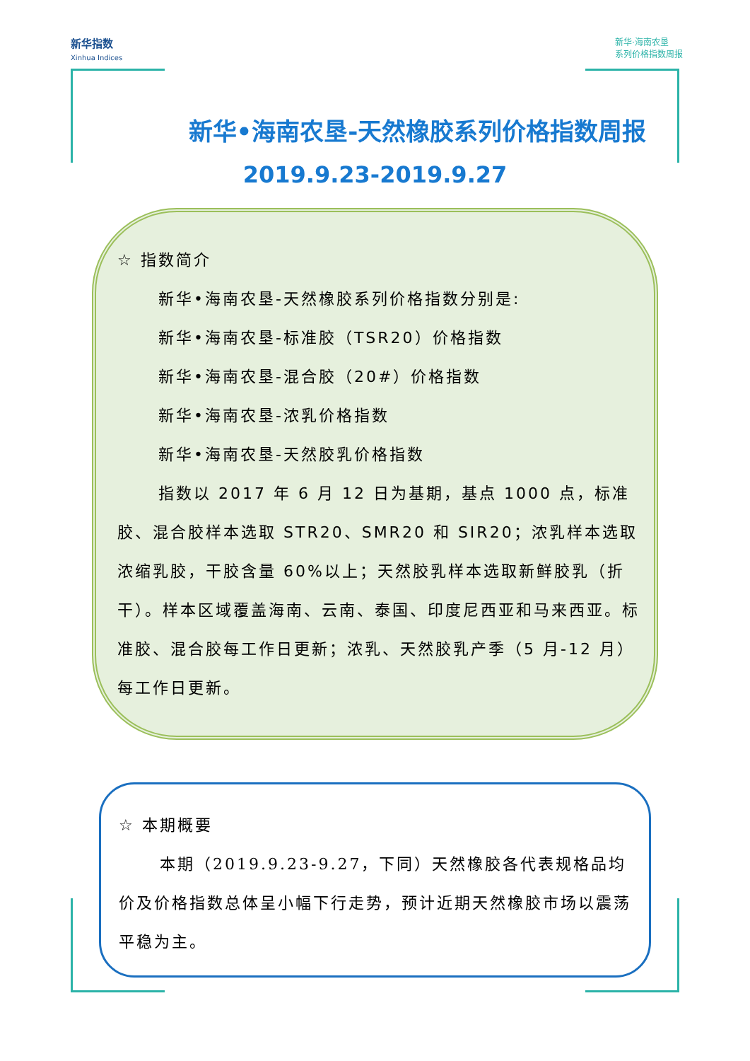新华指数
Xinhua Indices
新华·海南农垦
系列价格指数周报
新华•海南农垦-天然橡胶系列价格指数周报
2019.9.23-2019.9.27
☆ 指数简介
新华•海南农垦-天然橡胶系列价格指数分别是:
新华•海南农垦-标准胶（TSR20）价格指数
新华•海南农垦-混合胶（20#）价格指数
新华•海南农垦-浓乳价格指数
新华•海南农垦-天然胶乳价格指数
指数以 2017 年 6 月 12 日为基期，基点 1000 点，标准胶、混合胶样本选取 STR20、SMR20 和 SIR20；浓乳样本选取浓缩乳胶，干胶含量 60%以上；天然胶乳样本选取新鲜胶乳（折干）。样本区域覆盖海南、云南、泰国、印度尼西亚和马来西亚。标准胶、混合胶每工作日更新；浓乳、天然胶乳产季（5 月-12 月）每工作日更新。
☆ 本期概要
本期（2019.9.23-9.27，下同）天然橡胶各代表规格品均价及价格指数总体呈小幅下行走势，预计近期天然橡胶市场以震荡平稳为主。